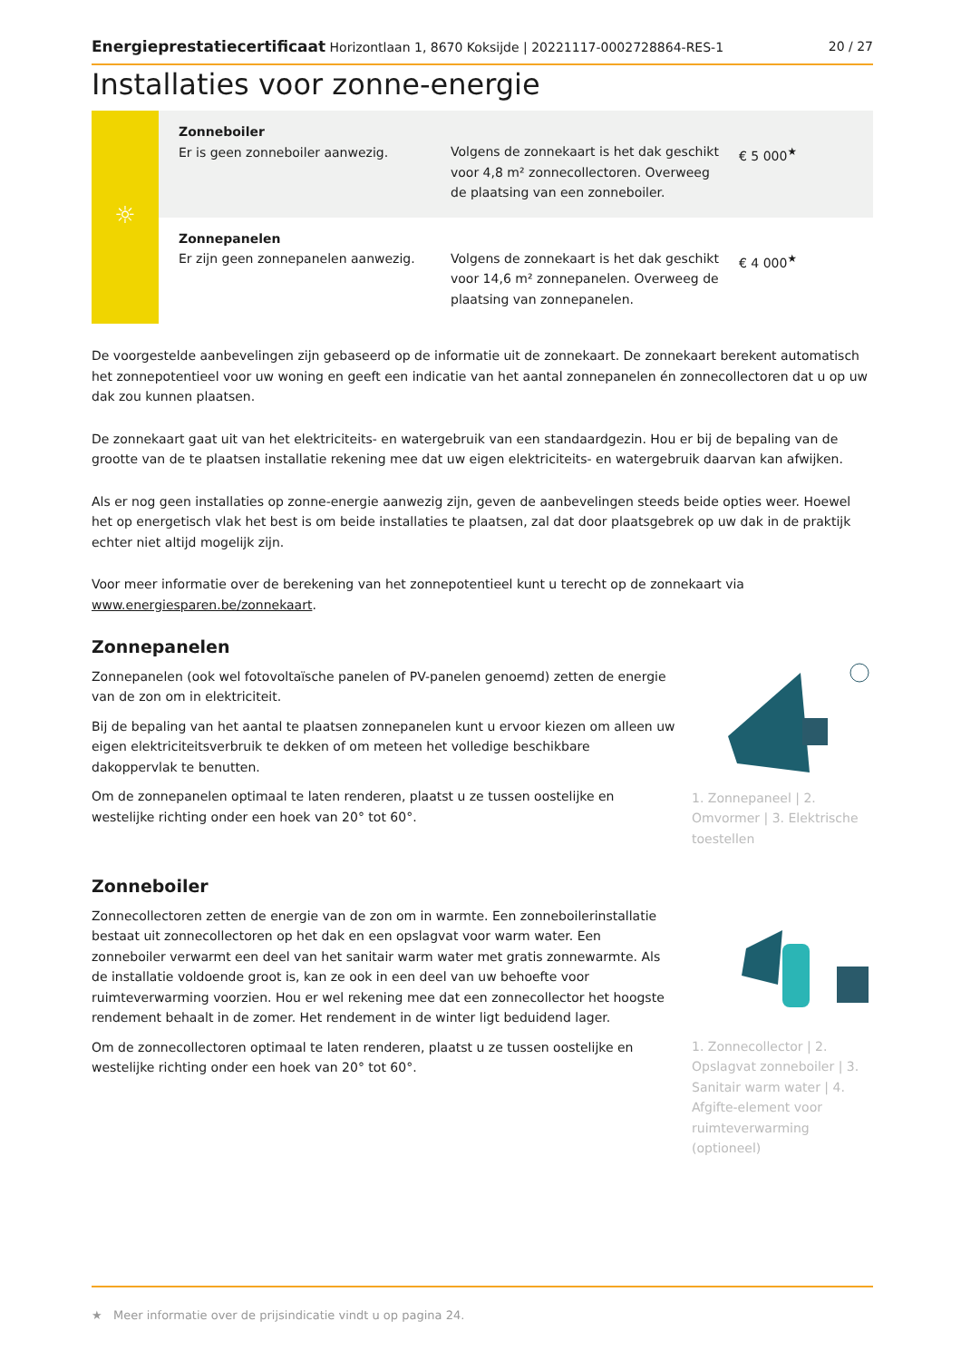Energieprestatiecertificaat Horizontlaan 1, 8670 Koksijde | 20221117-0002728864-RES-1 20 / 27
Installaties voor zonne-energie
| ☼ | Zonneboiler Er is geen zonneboiler aanwezig. | Volgens de zonnekaart is het dak geschikt voor 4,8 m² zonnecollectoren. Overweeg de plaatsing van een zonneboiler. | € 5 000<sup>★</sup> |
| | Zonnepanelen Er zijn geen zonnepanelen aanwezig. | Volgens de zonnekaart is het dak geschikt voor 14,6 m² zonnepanelen. Overweeg de plaatsing van zonnepanelen. | € 4 000<sup>★</sup> |
De voorgestelde aanbevelingen zijn gebaseerd op de informatie uit de zonnekaart. De zonnekaart berekent automatisch het zonnepotentieel voor uw woning en geeft een indicatie van het aantal zonnepanelen én zonnecollectoren dat u op uw dak zou kunnen plaatsen.
De zonnekaart gaat uit van het elektriciteits- en watergebruik van een standaardgezin. Hou er bij de bepaling van de grootte van de te plaatsen installatie rekening mee dat uw eigen elektriciteits- en watergebruik daarvan kan afwijken.
Als er nog geen installaties op zonne-energie aanwezig zijn, geven de aanbevelingen steeds beide opties weer. Hoewel het op energetisch vlak het best is om beide installaties te plaatsen, zal dat door plaatsgebrek op uw dak in de praktijk echter niet altijd mogelijk zijn.
Voor meer informatie over de berekening van het zonnepotentieel kunt u terecht op de zonnekaart via www.energiesparen.be/zonnekaart.
Zonnepanelen
Zonnepanelen (ook wel fotovoltaïsche panelen of PV-panelen genoemd) zetten de energie van de zon om in elektriciteit.
Bij de bepaling van het aantal te plaatsen zonnepanelen kunt u ervoor kiezen om alleen uw eigen elektriciteitsverbruik te dekken of om meteen het volledige beschikbare dakoppervlak te benutten.
Om de zonnepanelen optimaal te laten renderen, plaatst u ze tussen oostelijke en westelijke richting onder een hoek van 20° tot 60°.
1. Zonnepaneel | 2. Omvormer | 3. Elektrische toestellen
Zonneboiler
Zonnecollectoren zetten de energie van de zon om in warmte. Een zonneboilerinstallatie bestaat uit zonnecollectoren op het dak en een opslagvat voor warm water. Een zonneboiler verwarmt een deel van het sanitair warm water met gratis zonnewarmte. Als de installatie voldoende groot is, kan ze ook in een deel van uw behoefte voor ruimteverwarming voorzien. Hou er wel rekening mee dat een zonnecollector het hoogste rendement behaalt in de zomer. Het rendement in de winter ligt beduidend lager.
Om de zonnecollectoren optimaal te laten renderen, plaatst u ze tussen oostelijke en westelijke richting onder een hoek van 20° tot 60°.
1. Zonnecollector | 2. Opslagvat zonneboiler | 3. Sanitair warm water | 4. Afgifte-element voor ruimteverwarming (optioneel)
★ Meer informatie over de prijsindicatie vindt u op pagina 24.